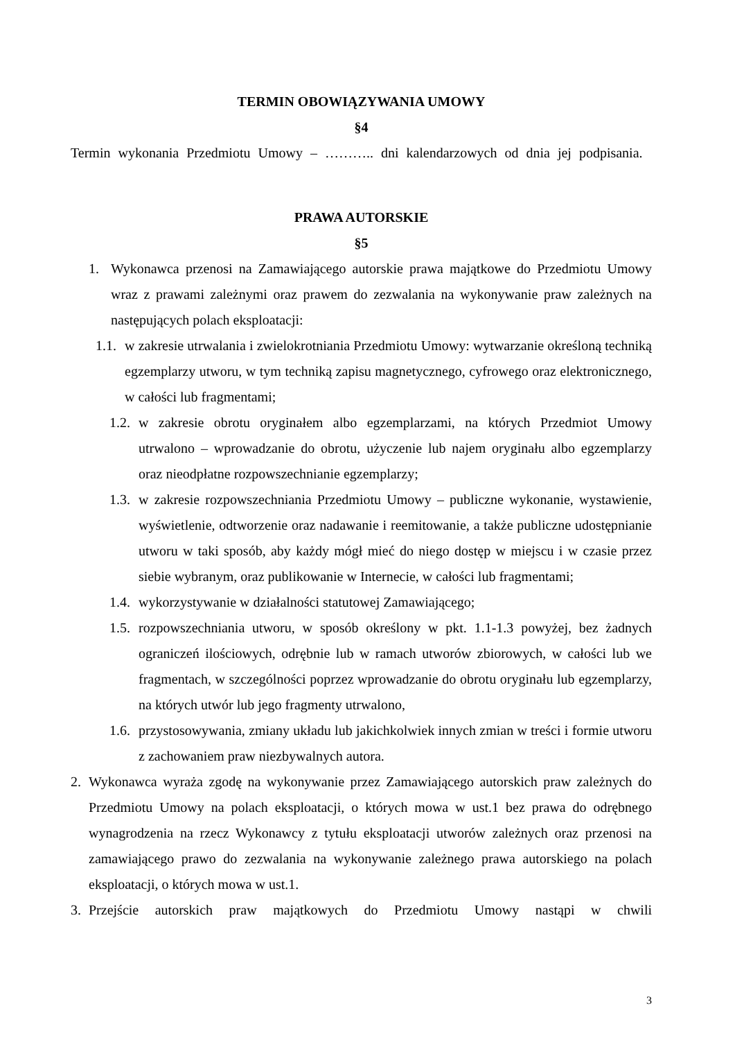TERMIN OBOWIĄZYWANIA UMOWY
§4
Termin wykonania Przedmiotu Umowy – ……….. dni kalendarzowych od dnia jej podpisania.
PRAWA AUTORSKIE
§5
1. Wykonawca przenosi na Zamawiającego autorskie prawa majątkowe do Przedmiotu Umowy wraz z prawami zależnymi oraz prawem do zezwalania na wykonywanie praw zależnych na następujących polach eksploatacji:
1.1. w zakresie utrwalania i zwielokrotniania Przedmiotu Umowy: wytwarzanie określoną techniką egzemplarzy utworu, w tym techniką zapisu magnetycznego, cyfrowego oraz elektronicznego, w całości lub fragmentami;
1.2. w zakresie obrotu oryginałem albo egzemplarzami, na których Przedmiot Umowy utrwalono – wprowadzanie do obrotu, użyczenie lub najem oryginału albo egzemplarzy oraz nieodpłatne rozpowszechnianie egzemplarzy;
1.3. w zakresie rozpowszechniania Przedmiotu Umowy – publiczne wykonanie, wystawienie, wyświetlenie, odtworzenie oraz nadawanie i reemitowanie, a także publiczne udostępnianie utworu w taki sposób, aby każdy mógł mieć do niego dostęp w miejscu i w czasie przez siebie wybranym, oraz publikowanie w Internecie, w całości lub fragmentami;
1.4. wykorzystywanie w działalności statutowej Zamawiającego;
1.5. rozpowszechniania utworu, w sposób określony w pkt. 1.1-1.3 powyżej, bez żadnych ograniczeń ilościowych, odrębnie lub w ramach utworów zbiorowych, w całości lub we fragmentach, w szczególności poprzez wprowadzanie do obrotu oryginału lub egzemplarzy, na których utwór lub jego fragmenty utrwalono,
1.6. przystosowywania, zmiany układu lub jakichkolwiek innych zmian w treści i formie utworu z zachowaniem praw niezbywalnych autora.
2. Wykonawca wyraża zgodę na wykonywanie przez Zamawiającego autorskich praw zależnych do Przedmiotu Umowy na polach eksploatacji, o których mowa w ust.1 bez prawa do odrębnego wynagrodzenia na rzecz Wykonawcy z tytułu eksploatacji utworów zależnych oraz przenosi na zamawiającego prawo do zezwalania na wykonywanie zależnego prawa autorskiego na polach eksploatacji, o których mowa w ust.1.
3. Przejście autorskich praw majątkowych do Przedmiotu Umowy nastąpi w chwili
3